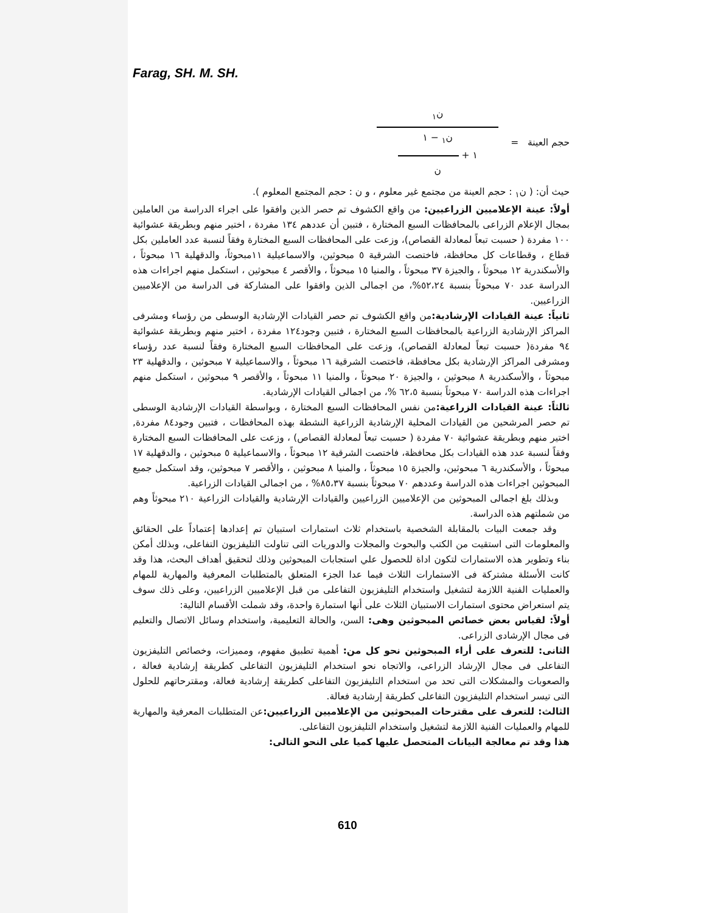Farag, SH. M. SH.
حجم العينة =
ن<sub>١</sub>
ن<sub>١</sub> − ١
١ +
ن
حيث أن: ( ن<sub>١</sub> : حجم العينة من مجتمع غير معلوم ، و ن : حجم المجتمع المعلوم ).
أولاً: عينة الإعلاميين الزراعيين: من واقع الكشوف تم حصر الذين وافقوا على اجراء الدراسة من العاملين بمجال الإعلام الزراعى بالمحافظات السبع المختارة ، فتبين أن عددهم ١٣٤ مفردة ، اختير منهم وبطريقة عشوائية ١٠٠ مفردة ( حسبت تبعاً لمعادلة القصاص)، وزعت على المحافظات السبع المختارة وفقاً لنسبة عدد العاملين بكل قطاع ، وقطاعات كل محافظة، فاختصت الشرقية ٥ مبحوثين، والاسماعيلية ١١مبحوثاً، والدقهلية ١٦ مبحوثاً ، والأسكندرية ١٢ مبحوثاً ، والجيزة ٣٧ مبحوثاً ، والمنيا ١٥ مبحوثاً ، والأقصر ٤ مبحوثين ، استكمل منهم اجراءات هذه الدراسة عدد ٧٠ مبحوثاً بنسبة ٥٢،٢٤%، من اجمالى الذين وافقوا على المشاركة فى الدراسة من الإعلاميين الزراعيين.
ثانياً: عينة القيادات الإرشادية: من واقع الكشوف تم حصر القيادات الإرشادية الوسطى من رؤساء ومشرفى المراكز الإرشادية الزراعية بالمحافظات السبع المختارة ، فتبين وجود١٢٤ مفردة ، اختير منهم وبطريقة عشوائية ٩٤ مفردة( حسبت تبعاً لمعادلة القصاص)، وزعت على المحافظات السبع المختارة وفقاً لنسبة عدد رؤساء ومشرفى المراكز الإرشادية بكل محافظة، فاختصت الشرقية ١٦ مبحوثاً ، والاسماعيلية ٧ مبحوثين ، والدقهلية ٢٣ مبحوثاً ، والأسكندرية ٨ مبحوثين ، والجيزة ٢٠ مبحوثاً ، والمنيا ١١ مبحوثاً ، والأقصر ٩ مبحوثين ، استكمل منهم اجراءات هذه الدراسة ٧٠ مبحوثاً بنسبة ٦٢،٥ %، من اجمالى القيادات الإرشادية.
ثالثاً: عينة القيادات الزراعية: من نفس المحافظات السبع المختارة ، وبواسطة القيادات الإرشادية الوسطى تم حصر المرشحين من القيادات المحلية الإرشادية الزراعية النشطة بهذه المحافظات ، فتبين وجود٨٤ مفردة, اختير منهم وبطريقة عشوائية ٧٠ مفردة ( حسبت تبعاً لمعادلة القصاص) ، وزعت على المحافظات السبع المختارة وفقاً لنسبة عدد هذه القيادات بكل محافظة، فاختصت الشرقية ١٢ مبحوثاً ، والاسماعيلية ٥ مبحوثين ، والدقهلية ١٧ مبحوثاً ، والأسكندرية ٦ مبحوثين، والجيزة ١٥ مبحوثاً ، والمنيا ٨ مبحوثين ، والأقصر ٧ مبحوثين، وقد استكمل جميع المبحوثين اجراءات هذه الدراسة وعددهم ٧٠ مبحوثاً بنسبة ٨٥،٣٧% ، من اجمالى القيادات الزراعية.
وبذلك بلغ اجمالى المبحوثين من الإعلاميين الزراعيين والقيادات الإرشادية والقيادات الزراعية ٢١٠ مبحوثاً وهم من شملتهم هذه الدراسة.
وقد جمعت البيات بالمقابلة الشخصية باستخدام ثلاث استمارات استبيان تم إعدادها إعتماداً على الحقائق والمعلومات التى استقيت من الكتب والبحوث والمجلات والدوريات التى تناولت التليفزيون التفاعلى، وبذلك أمكن بناء وتطوير هذه الاستمارات لتكون اداة للحصول علي استجابات المبحوثين وذلك لتحقيق أهداف البحث، هذا وقد كانت الأسئلة مشتركة فى الاستمارات الثلاث فيما عدا الجزء المتعلق بالمتطلبات المعرفية والمهارية للمهام والعمليات الفنية اللازمة لتشغيل واستخدام التليفزيون التفاعلى من قبل الإعلاميين الزراعيين، وعلى ذلك سوف يتم استعراض محتوى استمارات الاستبيان الثلاث على أنها استمارة واحدة، وقد شملت الأقسام التالية:
أولاً: لقياس بعض خصائص المبحوثين وهى: السن، والحالة التعليمية، واستخدام وسائل الاتصال والتعليم فى مجال الإرشادى الزراعى.
الثانى: للتعرف على أراء المبحوثين نحو كل من: أهمية تطبيق مفهوم، ومميزات، وخصائص التليفزيون التفاعلى فى مجال الإرشاد الزراعى، والاتجاه نحو استخدام التليفزيون التفاعلى كطريقة إرشادية فعالة ، والصعوبات والمشكلات التى تحد من استخدام التليفزيون التفاعلى كطريقة إرشادية فعالة، ومقترحاتهم للحلول التى تيسر استخدام التليفزيون التفاعلى كطريقة إرشادية فعالة.
الثالث: للتعرف على مقترحات المبحوثين من الإعلاميين الزراعيين: عن المتطلبات المعرفية والمهارية للمهام والعمليات الفنية اللازمة لتشغيل واستخدام التليفزيون التفاعلى.
هذا وقد تم معالجة البيانات المتحصل عليها كميا على النحو التالى:
610